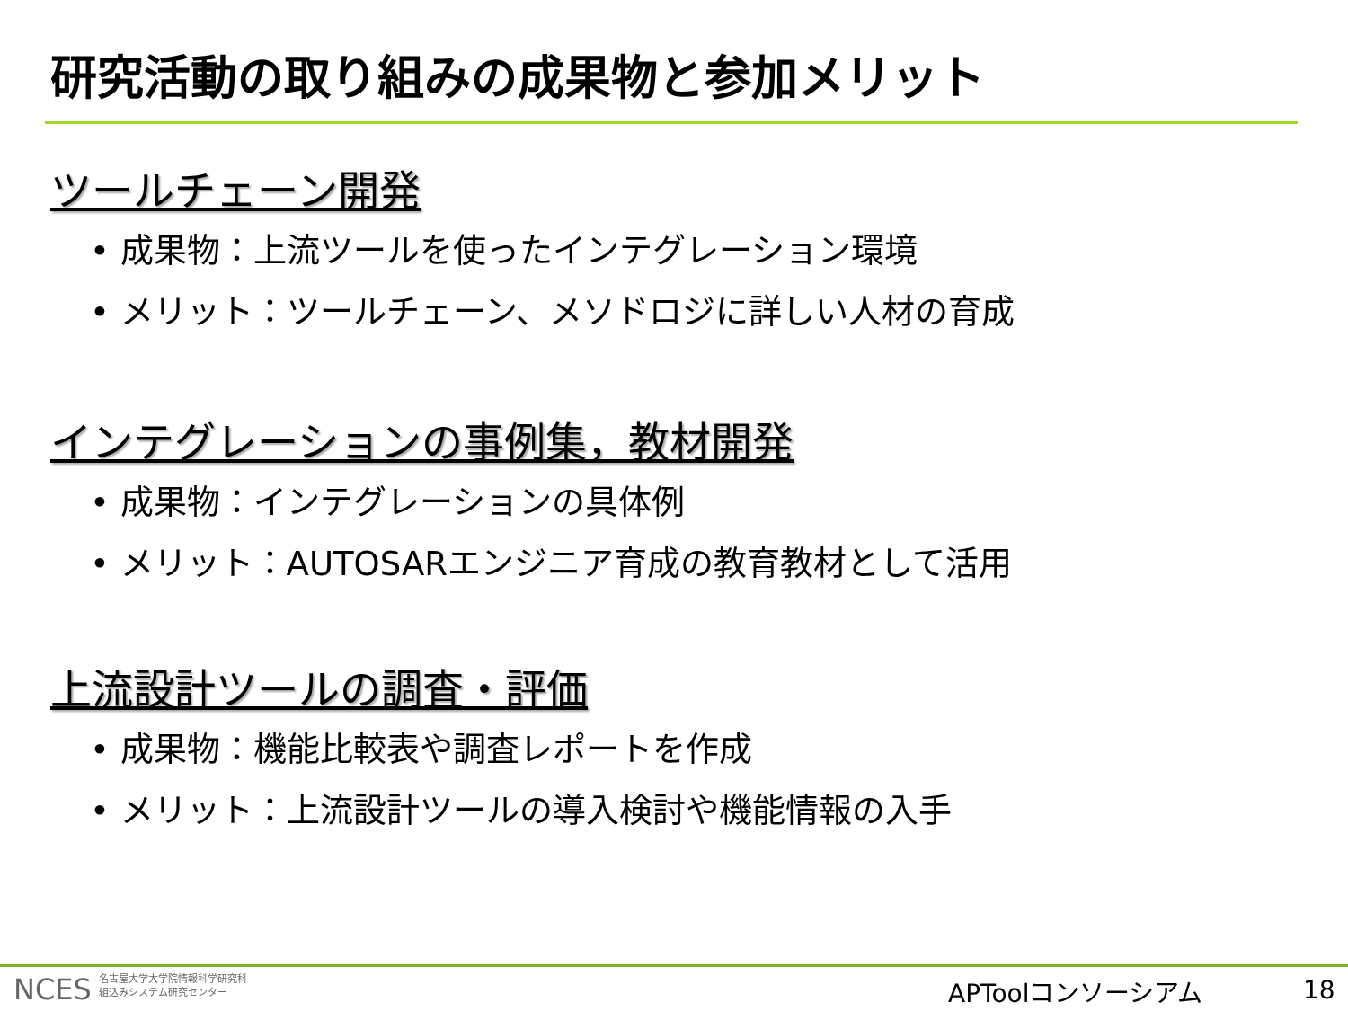研究活動の取り組みの成果物と参加メリット
ツールチェーン開発
• 成果物：上流ツールを使ったインテグレーション環境
• メリット：ツールチェーン、メソドロジに詳しい人材の育成
インテグレーションの事例集，教材開発
• 成果物：インテグレーションの具体例
• メリット：AUTOSARエンジニア育成の教育教材として活用
上流設計ツールの調査・評価
• 成果物：機能比較表や調査レポートを作成
• メリット：上流設計ツールの導入検討や機能情報の入手
NCES 名古屋大学大学院情報科学研究科
組込みシステム研究センター
APToolコンソーシアム 18